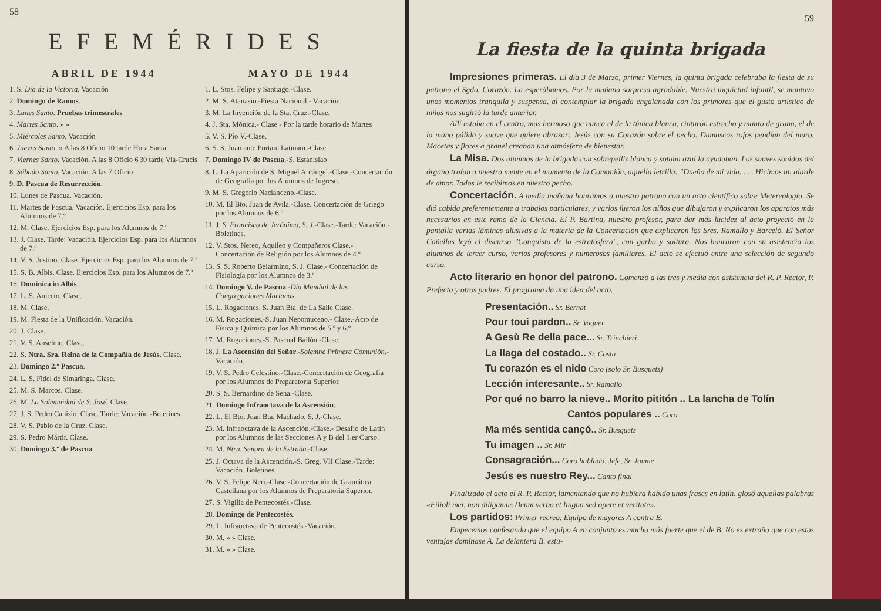58
EFEMÉRIDES
ABRIL DE 1944
1. S. Día de la Victoria. Vacación
2. Domingo de Ramos.
3. Lunes Santo. Pruebas trimestrales
4. Martes Santo. » »
5. Miércoles Santo. Vacación
6. Jueves Santo. » A las 8 Oficio 10 tarde Hora Santa
7. Viernes Santo. Vacación. A las 8 Oficio 6'30 tarde Via-Crucis
8. Sábado Santo. Vacación. A las 7 Oficio
9. D. Pascua de Resurrección.
10. Lunes de Pascua. Vacación.
11. Martes de Pascua. Vacación. Ejercicios Esp. para los Alumnos de 7.º
12. M. Clase. Ejercicios Esp. para los Alumnos de 7.º
13. J. Clase. Tarde: Vacación. Ejercicios Esp. para los Alumnos de 7.º
14. V. S. Justino. Clase. Ejercicios Esp. para los Alumnos de 7.º
15. S. B. Albis. Clase. Ejercicios Esp. para los Alumnos de 7.º
16. Dominica in Albis.
17. L. S. Aniceto. Clase.
18. M. Clase.
19. M. Fiesta de la Unificación. Vacación.
20. J. Clase.
21. V. S. Anselmo. Clase.
22. S. Ntra. Sra. Reina de la Compañía de Jesús. Clase.
23. Domingo 2.º Pascua.
24. L. S. Fidel de Simaringa. Clase.
25. M. S. Marcos. Clase.
26. M. La Solemnidad de S. José. Clase.
27. J. S. Pedro Canisio. Clase. Tarde: Vacación.-Boletines.
28. V. S. Pablo de la Cruz. Clase.
29. S. Pedro Mártir. Clase.
30. Domingo 3.º de Pascua.
MAYO DE 1944
1. L. Stos. Felipe y Santiago.-Clase.
2. M. S. Atanasio.-Fiesta Nacional.- Vacación.
3. M. La Invención de la Sta. Cruz.-Clase.
4. J. Sta. Mónica.- Clase - Por la tarde horario de Martes
5. V. S. Pío V.-Clase.
6. S. S. Juan ante Portam Latinam.-Clase
7. Domingo IV de Pascua.-S. Estanislao
8. L. La Aparición de S. Miguel Arcángel.-Clase.-Concertación de Geografía por los Alumnos de Ingreso.
9. M. S. Gregorio Nacianceno.-Clase.
10. M. El Bto. Juan de Avila.-Clase. Concertación de Griego por los Alumnos de 6.º
11. J. S. Francisco de Jerónimo, S. J.-Clase.-Tarde: Vacación.-Boletines.
12. V. Stos. Nereo, Aquileo y Compañeros Clase.- Concertación de Religión por los Alumnos de 4.º
13. S. S. Roberto Belarmino, S. J. Clase.- Concertación de Fisiología por los Alumnos de 3.º
14. Domingo V. de Pascua.-Día Mundial de las Congregaciones Marianas.
15. L. Rogaciones. S. Juan Bta. de La Salle Clase.
16. M. Rogaciones.-S. Juan Nepomuceno.- Clase.-Acto de Física y Química por los Alumnos de 5.º y 6.º
17. M. Rogaciones.-S. Pascual Bailón.-Clase.
18. J. La Ascensión del Señor.-Solemne Primera Comunión.- Vacación.
19. V. S. Pedro Celestino.-Clase.-Concertación de Geografía por los Alumnos de Preparatoria Superior.
20. S. S. Bernardino de Sena.-Clase.
21. Domingo Infraoctava de la Ascensión.
22. L. El Bto. Juan Bta. Machado, S. J.-Clase.
23. M. Infraoctava de la Ascención.-Clase.- Desafío de Latín por los Alumnos de las Secciones A y B del 1.er Curso.
24. M. Ntra. Señora de la Estrada.-Clase.
25. J. Octava de la Ascención.-S. Greg. VII Clase.-Tarde: Vacación. Boletines.
26. V. S. Felipe Neri.-Clase.-Concertación de Gramática Castellana por los Alumnos de Preparatoria Superior.
27. S. Vigilia de Pentecostés.-Clase.
28. Domingo de Pentecostés.
29. L. Infraoctava de Pentecostés.-Vacación.
30. M. » » Clase.
31. M. » » Clase.
59
La fiesta de la quinta brigada
Impresiones primeras. El día 3 de Marzo, primer Viernes, la quinta brigada celebraba la fiesta de su patrono el Sgdo. Corazón. La esperábamos. Por la mañana sorpresa agradable. Nuestra inquietud infantil, se mantuvo unos momentos tranquila y suspensa, al contemplar la brigada engalanada con los primores que el gusto artístico de niños nos sugirió la tarde anterior.
Allí estaba en el centro, más hermoso que nunca el de la túnica blanca, cinturón estrecho y manto de grana, el de la mano pálida y suave que quiere abrazar: Jesús con su Corazón sobre el pecho. Damascos rojos pendían del muro. Macetas y flores a granel creaban una atmósfera de bienestar.
La Misa. Dos alumnos de la brigada con sobrepelliz blanca y sotana azul la ayudaban. Los suaves sonidos del órgano traían a nuestra mente en el momento de la Comunión, aquella letrilla: "Dueño de mi vida. . . . Hicimos un alarde de amor. Todos le recibimos en nuestro pecho.
Concertación. A media mañana honramos a nuestro patrono con un acto científico sobre Metereología. Se dió cabida preferentemente a trabajos particulares, y varios fueron los niños que dibujaron y explicaron los aparatos más necesarios en este ramo de la Ciencia. El P. Bartina, nuestro profesor, para dar más lucidez al acto proyectó en la pantalla varias láminas alusivas a la materia de la Concertación que explicaron los Sres. Ramallo y Barceló. El Señor Cañellas leyó el discurso "Conquista de la estratósfera", con garbo y soltura. Nos honraron con su asistencia los alumnos de tercer curso, varios profesores y numerosos familiares. El acto se efectuó entre una selección de segundo curso.
Acto literario en honor del patrono. Comenzó a las tres y media con asistencia del R. P. Rector, P. Prefecto y otros padres. El programa da una idea del acto.
Presentación.. Sr. Bernat
Pour toui pardon.. Sr. Vaquer
A Gesù Re della pace... Sr. Trinchieri
La llaga del costado.. Sr. Costa
Tu corazón es el nido Coro (solo Sr. Busquets)
Lección interesante.. Sr. Ramallo
Por qué no barro la nieve.. Morito pititón .. La lancha de Tolín
Cantos populares .. Coro
Ma més sentida cançó.. Sr. Busquets
Tu imagen .. Sr. Mir
Consagración... Coro hablado. Jefe, Sr. Jaume
Jesús es nuestro Rey... Canto final
Finalizado el acto el R. P. Rector, lamentando que no hubiera habido unas frases en latín, glosó aquellas palabras «Filioli mei, non diligamus Deum verbo et lingua sed opere et veritate».
Los partidos: Primer recreo. Equipo de mayores A contra B.
Empecemos confesando que el equipo A en conjunto es mucho más fuerte que el de B. No es extraño que con estas ventajas dominase A. La delantera B. estu-